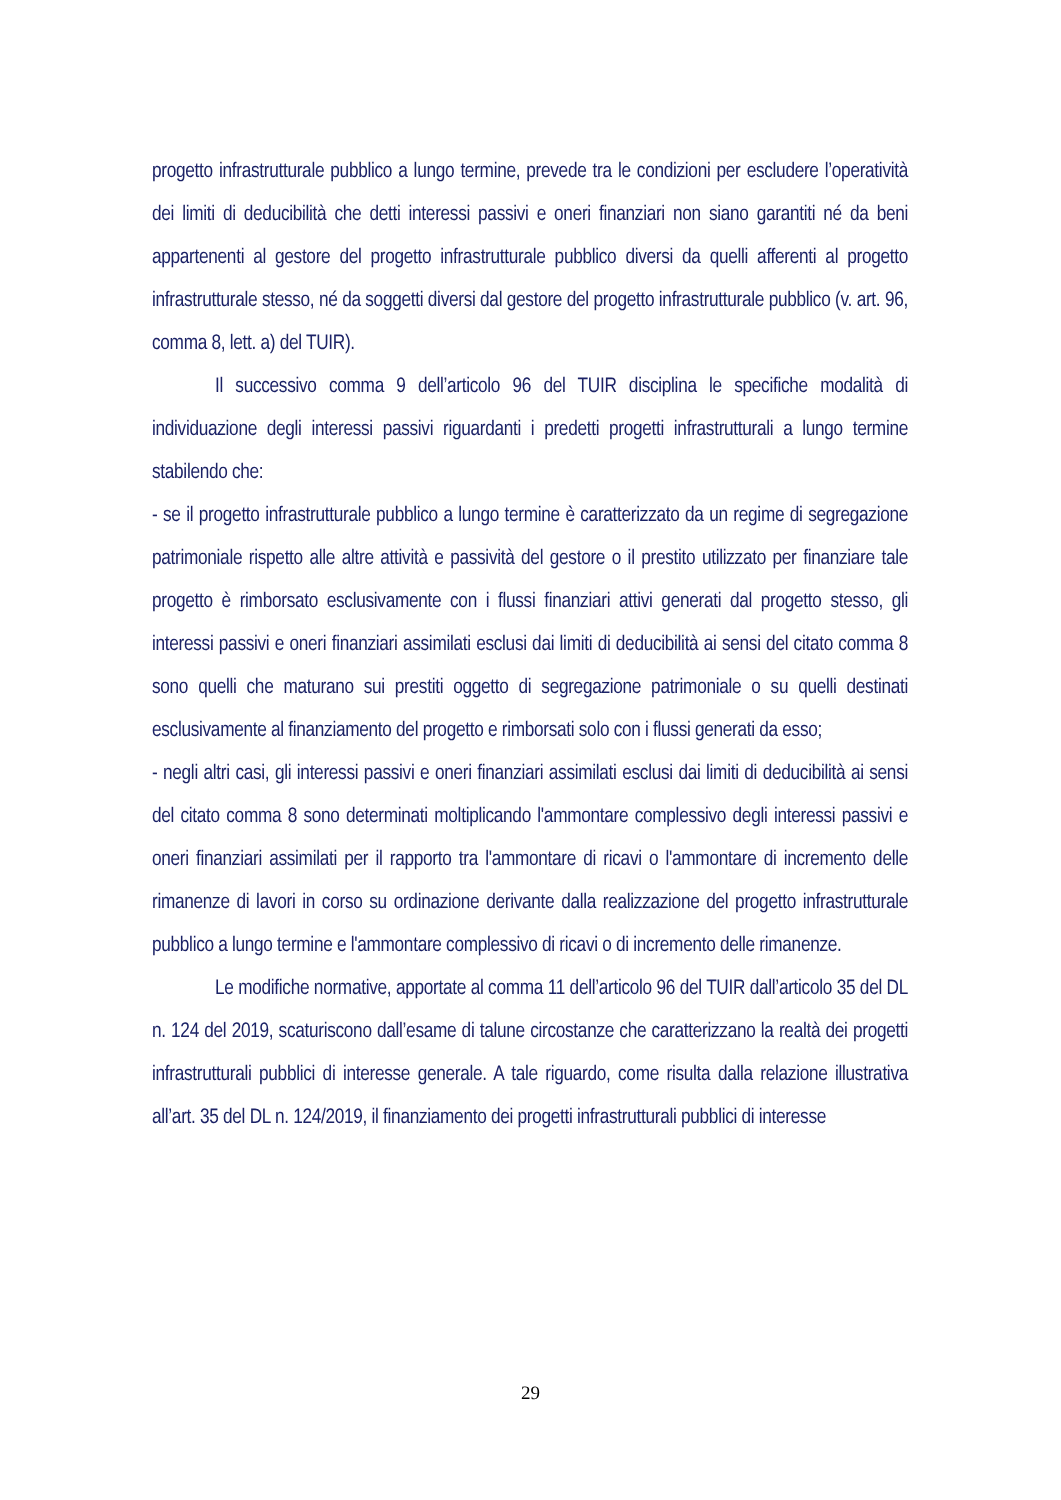progetto infrastrutturale pubblico a lungo termine, prevede tra le condizioni per escludere l’operatività dei limiti di deducibilità che detti interessi passivi e oneri finanziari non siano garantiti né da beni appartenenti al gestore del progetto infrastrutturale pubblico diversi da quelli afferenti al progetto infrastrutturale stesso, né da soggetti diversi dal gestore del progetto infrastrutturale pubblico (v. art. 96, comma 8, lett. a) del TUIR).
Il successivo comma 9 dell’articolo 96 del TUIR disciplina le specifiche modalità di individuazione degli interessi passivi riguardanti i predetti progetti infrastrutturali a lungo termine stabilendo che:
- se il progetto infrastrutturale pubblico a lungo termine è caratterizzato da un regime di segregazione patrimoniale rispetto alle altre attività e passività del gestore o il prestito utilizzato per finanziare tale progetto è rimborsato esclusivamente con i flussi finanziari attivi generati dal progetto stesso, gli interessi passivi e oneri finanziari assimilati esclusi dai limiti di deducibilità ai sensi del citato comma 8 sono quelli che maturano sui prestiti oggetto di segregazione patrimoniale o su quelli destinati esclusivamente al finanziamento del progetto e rimborsati solo con i flussi generati da esso;
- negli altri casi, gli interessi passivi e oneri finanziari assimilati esclusi dai limiti di deducibilità ai sensi del citato comma 8 sono determinati moltiplicando l'ammontare complessivo degli interessi passivi e oneri finanziari assimilati per il rapporto tra l'ammontare di ricavi o l'ammontare di incremento delle rimanenze di lavori in corso su ordinazione derivante dalla realizzazione del progetto infrastrutturale pubblico a lungo termine e l'ammontare complessivo di ricavi o di incremento delle rimanenze.
Le modifiche normative, apportate al comma 11 dell’articolo 96 del TUIR dall’articolo 35 del DL n. 124 del 2019, scaturiscono dall’esame di talune circostanze che caratterizzano la realtà dei progetti infrastrutturali pubblici di interesse generale. A tale riguardo, come risulta dalla relazione illustrativa all’art. 35 del DL n. 124/2019, il finanziamento dei progetti infrastrutturali pubblici di interesse
29